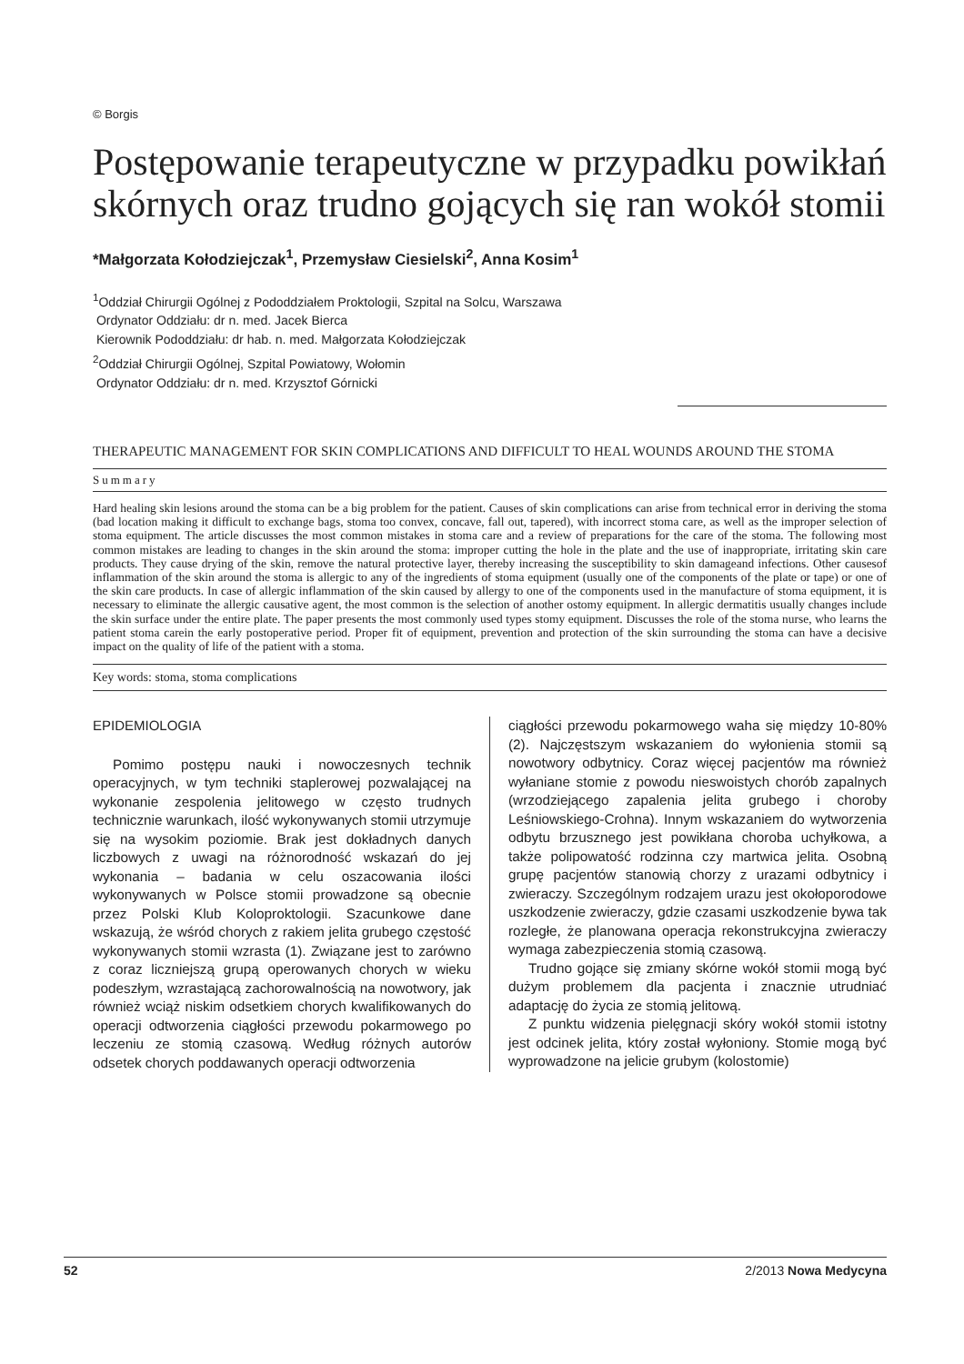© Borgis
Postępowanie terapeutyczne w przypadku powikłań skórnych oraz trudno gojących się ran wokół stomii
*Małgorzata Kołodziejczak<sup>1</sup>, Przemysław Ciesielski<sup>2</sup>, Anna Kosim<sup>1</sup>
<sup>1</sup> Oddział Chirurgii Ogólnej z Pododdziałem Proktologii, Szpital na Solcu, Warszawa
Ordynator Oddziału: dr n. med. Jacek Bierca
Kierownik Pododdziału: dr hab. n. med. Małgorzata Kołodziejczak
<sup>2</sup> Oddział Chirurgii Ogólnej, Szpital Powiatowy, Wołomin
Ordynator Oddziału: dr n. med. Krzysztof Górnicki
THERAPEUTIC MANAGEMENT FOR SKIN COMPLICATIONS AND DIFFICULT TO HEAL WOUNDS AROUND THE STOMA
Summary
Hard healing skin lesions around the stoma can be a big problem for the patient. Causes of skin complications can arise from technical error in deriving the stoma (bad location making it difficult to exchange bags, stoma too convex, concave, fall out, tapered), with incorrect stoma care, as well as the improper selection of stoma equipment. The article discusses the most common mistakes in stoma care and a review of preparations for the care of the stoma. The following most common mistakes are leading to changes in the skin around the stoma: improper cutting the hole in the plate and the use of inappropriate, irritating skin care products. They cause drying of the skin, remove the natural protective layer, thereby increasing the susceptibility to skin damageand infections. Other causesof inflammation of the skin around the stoma is allergic to any of the ingredients of stoma equipment (usually one of the components of the plate or tape) or one of the skin care products. In case of allergic inflammation of the skin caused by allergy to one of the components used in the manufacture of stoma equipment, it is necessary to eliminate the allergic causative agent, the most common is the selection of another ostomy equipment. In allergic dermatitis usually changes include the skin surface under the entire plate. The paper presents the most commonly used types stomy equipment. Discusses the role of the stoma nurse, who learns the patient stoma carein the early postoperative period. Proper fit of equipment, prevention and protection of the skin surrounding the stoma can have a decisive impact on the quality of life of the patient with a stoma.
Key words: stoma, stoma complications
EPIDEMIOLOGIA
Pomimo postępu nauki i nowoczesnych technik operacyjnych, w tym techniki staplerowej pozwalającej na wykonanie zespolenia jelitowego w często trudnych technicznie warunkach, ilość wykonywanych stomii utrzymuje się na wysokim poziomie. Brak jest dokładnych danych liczbowych z uwagi na różnorodność wskazań do jej wykonania – badania w celu oszacowania ilości wykonywanych w Polsce stomii prowadzone są obecnie przez Polski Klub Koloproktologii. Szacunkowe dane wskazują, że wśród chorych z rakiem jelita grubego częstość wykonywanych stomii wzrasta (1). Związane jest to zarówno z coraz liczniejszą grupą operowanych chorych w wieku podeszłym, wzrastającą zachorowalnością na nowotwory, jak również wciąż niskim odsetkiem chorych kwalifikowanych do operacji odtworzenia ciągłości przewodu pokarmowego po leczeniu ze stomią czasową. Według różnych autorów odsetek chorych poddawanych operacji odtworzenia
ciągłości przewodu pokarmowego waha się między 10-80% (2). Najczęstszym wskazaniem do wyłonienia stomii są nowotwory odbytnicy. Coraz więcej pacjentów ma również wyłaniane stomie z powodu nieswoistych chorób zapalnych (wrzodziejącego zapalenia jelita grubego i choroby Leśniowskiego-Crohna). Innym wskazaniem do wytworzenia odbytu brzusznego jest powikłana choroba uchyłkowa, a także polipowatość rodzinna czy martwica jelita. Osobną grupę pacjentów stanowią chorzy z urazami odbytnicy i zwieraczy. Szczególnym rodzajem urazu jest okołoporodowe uszkodzenie zwieraczy, gdzie czasami uszkodzenie bywa tak rozległe, że planowana operacja rekonstrukcyjna zwieraczy wymaga zabezpieczenia stomią czasową.
Trudno gojące się zmiany skórne wokół stomii mogą być dużym problemem dla pacjenta i znacznie utrudniać adaptację do życia ze stomią jelitową.
Z punktu widzenia pielęgnacji skóry wokół stomii istotny jest odcinek jelita, który został wyłoniony. Stomie mogą być wyprowadzone na jelicie grubym (kolostomie)
52 2/2013 Nowa Medycyna